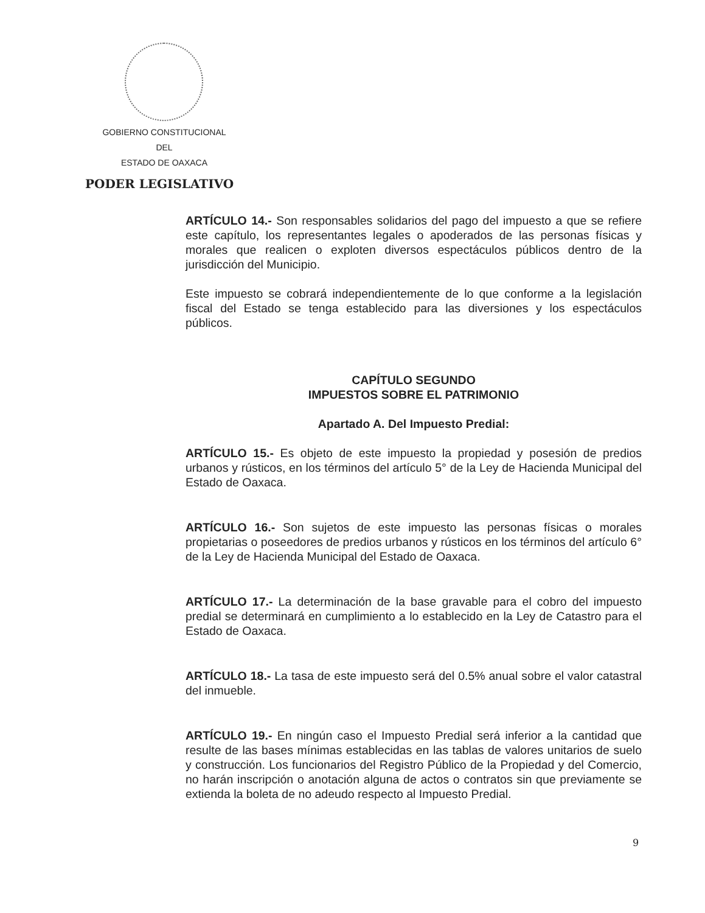GOBIERNO CONSTITUCIONAL
DEL
ESTADO DE OAXACA
PODER LEGISLATIVO
ARTÍCULO 14.- Son responsables solidarios del pago del impuesto a que se refiere este capítulo, los representantes legales o apoderados de las personas físicas y morales que realicen o exploten diversos espectáculos públicos dentro de la jurisdicción del Municipio.
Este impuesto se cobrará independientemente de lo que conforme a la legislación fiscal del Estado se tenga establecido para las diversiones y los espectáculos públicos.
CAPÍTULO SEGUNDO
IMPUESTOS SOBRE EL PATRIMONIO
Apartado A. Del Impuesto Predial:
ARTÍCULO 15.- Es objeto de este impuesto la propiedad y posesión de predios urbanos y rústicos, en los términos del artículo 5° de la Ley de Hacienda Municipal del Estado de Oaxaca.
ARTÍCULO 16.- Son sujetos de este impuesto las personas físicas o morales propietarias o poseedores de predios urbanos y rústicos en los términos del artículo 6° de la Ley de Hacienda Municipal del Estado de Oaxaca.
ARTÍCULO 17.- La determinación de la base gravable para el cobro del impuesto predial se determinará en cumplimiento a lo establecido en la Ley de Catastro para el Estado de Oaxaca.
ARTÍCULO 18.- La tasa de este impuesto será del 0.5% anual sobre el valor catastral del inmueble.
ARTÍCULO 19.- En ningún caso el Impuesto Predial será inferior a la cantidad que resulte de las bases mínimas establecidas en las tablas de valores unitarios de suelo y construcción. Los funcionarios del Registro Público de la Propiedad y del Comercio, no harán inscripción o anotación alguna de actos o contratos sin que previamente se extienda la boleta de no adeudo respecto al Impuesto Predial.
9